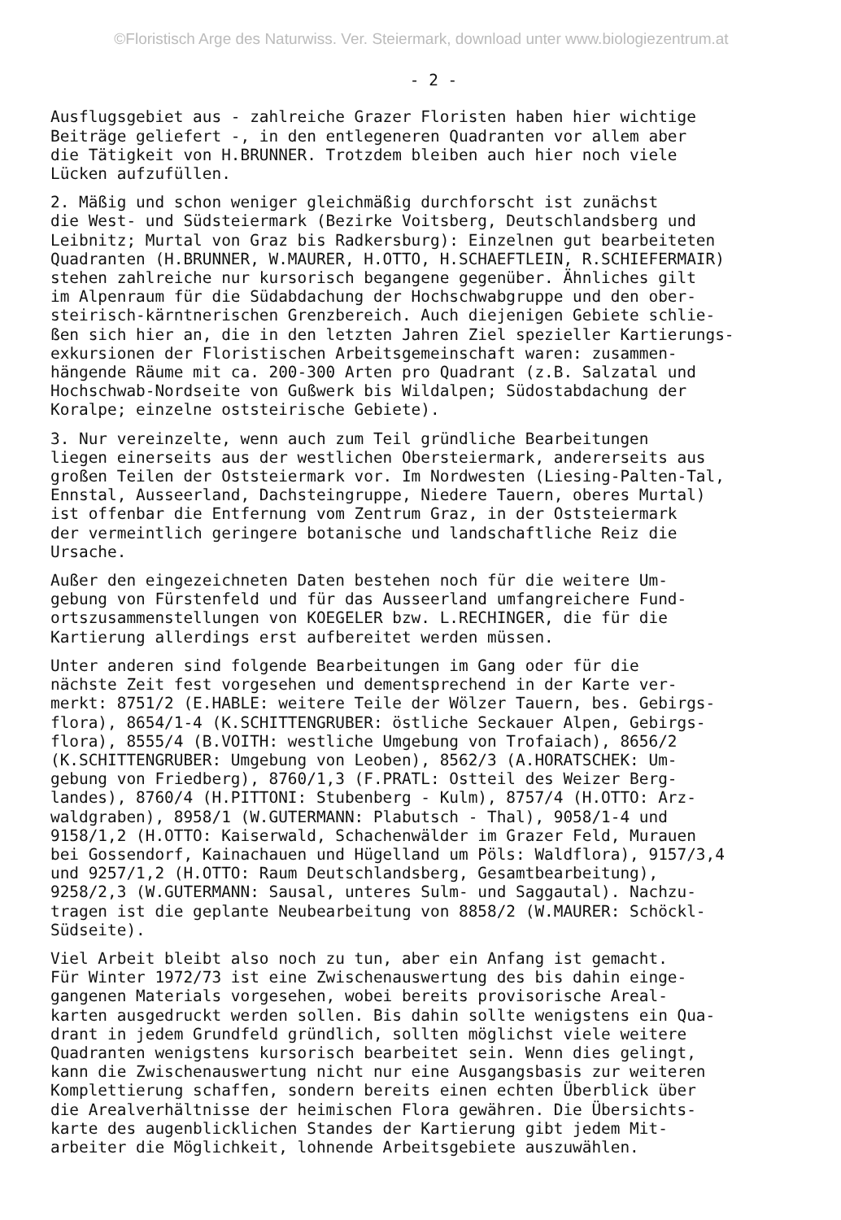©Floristisch Arge des Naturwiss. Ver. Steiermark, download unter www.biologiezentrum.at
- 2 -
Ausflugsgebiet aus - zahlreiche Grazer Floristen haben hier wichtige Beiträge geliefert -, in den entlegeneren Quadranten vor allem aber die Tätigkeit von H.BRUNNER. Trotzdem bleiben auch hier noch viele Lücken aufzufüllen.
2. Mäßig und schon weniger gleichmäßig durchforscht ist zunächst die West- und Südsteiermark (Bezirke Voitsberg, Deutschlandsberg und Leibnitz; Murtal von Graz bis Radkersburg): Einzelnen gut bearbeiteten Quadranten (H.BRUNNER, W.MAURER, H.OTTO, H.SCHAEFTLEIN, R.SCHIEFERMAIR) stehen zahlreiche nur kursorisch begangene gegenüber. Ähnliches gilt im Alpenraum für die Südabdachung der Hochschwabgruppe und den ober- steirisch-kärntnerischen Grenzbereich. Auch diejenigen Gebiete schlie- ßen sich hier an, die in den letzten Jahren Ziel spezieller Kartierungs- exkursionen der Floristischen Arbeitsgemeinschaft waren: zusammen- hängende Räume mit ca. 200-300 Arten pro Quadrant (z.B. Salzatal und Hochschwab-Nordseite von Gußwerk bis Wildalpen; Südostabdachung der Koralpe; einzelne oststeirische Gebiete).
3. Nur vereinzelte, wenn auch zum Teil gründliche Bearbeitungen liegen einerseits aus der westlichen Obersteiermark, andererseits aus großen Teilen der Oststeiermark vor. Im Nordwesten (Liesing-Palten-Tal, Ennstal, Ausseerland, Dachsteingruppe, Niedere Tauern, oberes Murtal) ist offenbar die Entfernung vom Zentrum Graz, in der Oststeiermark der vermeintlich geringere botanische und landschaftliche Reiz die Ursache.
Außer den eingezeichneten Daten bestehen noch für die weitere Um- gebung von Fürstenfeld und für das Ausseerland umfangreichere Fund- ortszusammenstellungen von KOEGELER bzw. L.RECHINGER, die für die Kartierung allerdings erst aufbereitet werden müssen.
Unter anderen sind folgende Bearbeitungen im Gang oder für die nächste Zeit fest vorgesehen und dementsprechend in der Karte ver- merkt: 8751/2 (E.HABLE: weitere Teile der Wölzer Tauern, bes. Gebirgs- flora), 8654/1-4 (K.SCHITTENGRUBER: östliche Seckauer Alpen, Gebirgs- flora), 8555/4 (B.VOITH: westliche Umgebung von Trofaiach), 8656/2 (K.SCHITTENGRUBER: Umgebung von Leoben), 8562/3 (A.HORATSCHEK: Um- gebung von Friedberg), 8760/1,3 (F.PRATL: Ostteil des Weizer Berg- landes), 8760/4 (H.PITTONI: Stubenberg - Kulm), 8757/4 (H.OTTO: Arz- waldgraben), 8958/1 (W.GUTERMANN: Plabutsch - Thal), 9058/1-4 und 9158/1,2 (H.OTTO: Kaiserwald, Schachenwälder im Grazer Feld, Murauen bei Gossendorf, Kainachauen und Hügelland um Pöls: Waldflora), 9157/3,4 und 9257/1,2 (H.OTTO: Raum Deutschlandsberg, Gesamtbearbeitung), 9258/2,3 (W.GUTERMANN: Sausal, unteres Sulm- und Saggautal). Nachzu- tragen ist die geplante Neubearbeitung von 8858/2 (W.MAURER: Schöckl- Südseite).
Viel Arbeit bleibt also noch zu tun, aber ein Anfang ist gemacht. Für Winter 1972/73 ist eine Zwischenauswertung des bis dahin einge- gangenen Materials vorgesehen, wobei bereits provisorische Areal- karten ausgedruckt werden sollen. Bis dahin sollte wenigstens ein Qua- drant in jedem Grundfeld gründlich, sollten möglichst viele weitere Quadranten wenigstens kursorisch bearbeitet sein. Wenn dies gelingt, kann die Zwischenauswertung nicht nur eine Ausgangsbasis zur weiteren Komplettierung schaffen, sondern bereits einen echten Überblick über die Arealverhältnisse der heimischen Flora gewähren. Die Übersichts- karte des augenblicklichen Standes der Kartierung gibt jedem Mit- arbeiter die Möglichkeit, lohnende Arbeitsgebiete auszuwählen.